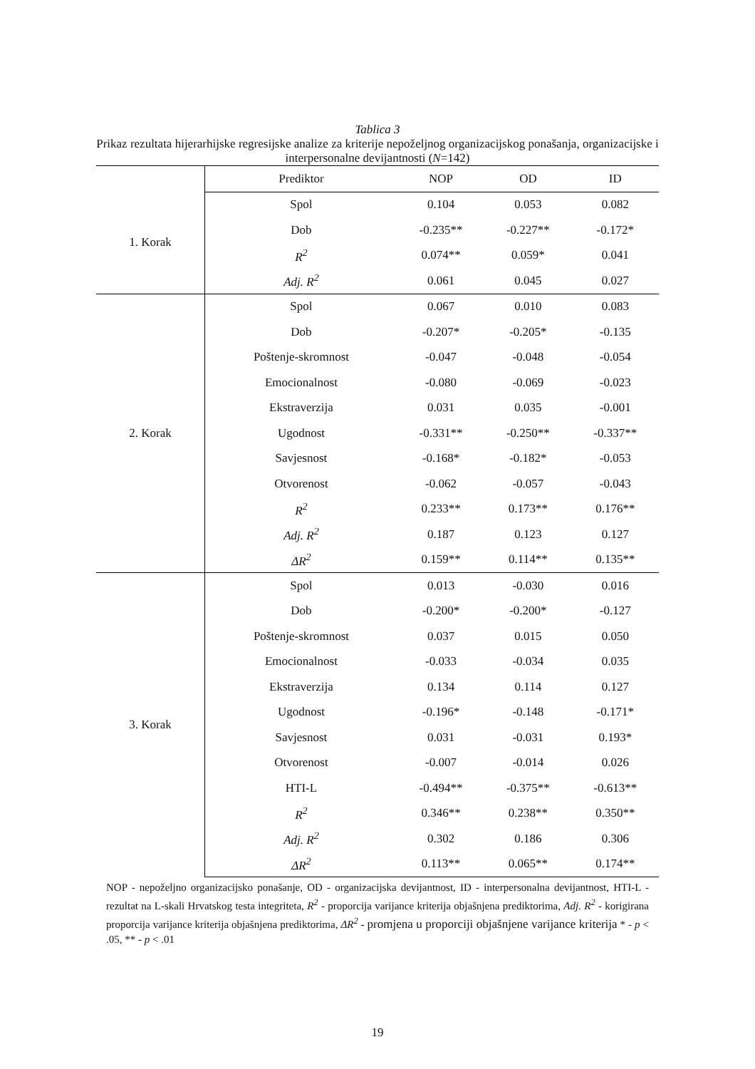Tablica 3
Prikaz rezultata hijerarhijske regresijske analize za kriterije nepoželjnog organizacijskog ponašanja, organizacijske i interpersonalne devijantnosti (N=142)
| | Prediktor | NOP | OD | ID |
| --- | --- | --- | --- | --- |
| 1. Korak | Spol | 0.104 | 0.053 | 0.082 |
| | Dob | -0.235** | -0.227** | -0.172* |
| | R<sup>2</sup> | 0.074** | 0.059* | 0.041 |
| | Adj. R<sup>2</sup> | 0.061 | 0.045 | 0.027 |
| 2. Korak | Spol | 0.067 | 0.010 | 0.083 |
| | Dob | -0.207* | -0.205* | -0.135 |
| | Poštenje-skromnost | -0.047 | -0.048 | -0.054 |
| | Emocionalnost | -0.080 | -0.069 | -0.023 |
| | Ekstraverzija | 0.031 | 0.035 | -0.001 |
| | Ugodnost | -0.331** | -0.250** | -0.337** |
| | Savjesnost | -0.168* | -0.182* | -0.053 |
| | Otvorenost | -0.062 | -0.057 | -0.043 |
| | R<sup>2</sup> | 0.233** | 0.173** | 0.176** |
| | Adj. R<sup>2</sup> | 0.187 | 0.123 | 0.127 |
| | ΔR<sup>2</sup> | 0.159** | 0.114** | 0.135** |
| 3. Korak | Spol | 0.013 | -0.030 | 0.016 |
| | Dob | -0.200* | -0.200* | -0.127 |
| | Poštenje-skromnost | 0.037 | 0.015 | 0.050 |
| | Emocionalnost | -0.033 | -0.034 | 0.035 |
| | Ekstraverzija | 0.134 | 0.114 | 0.127 |
| | Ugodnost | -0.196* | -0.148 | -0.171* |
| | Savjesnost | 0.031 | -0.031 | 0.193* |
| | Otvorenost | -0.007 | -0.014 | 0.026 |
| | HTI-L | -0.494** | -0.375** | -0.613** |
| | R<sup>2</sup> | 0.346** | 0.238** | 0.350** |
| | Adj. R<sup>2</sup> | 0.302 | 0.186 | 0.306 |
| | ΔR<sup>2</sup> | 0.113** | 0.065** | 0.174** |
NOP - nepoželjno organizacijsko ponašanje, OD - organizacijska devijantnost, ID - interpersonalna devijantnost, HTI-L - rezultat na L-skali Hrvatskog testa integriteta, R<sup>2</sup> - proporcija varijance kriterija objašnjena prediktorima, Adj. R<sup>2</sup> - korigirana proporcija varijance kriterija objašnjena prediktorima, ΔR<sup>2</sup> - promjena u proporciji objašnjene varijance kriterija * - p < .05, ** - p < .01
19